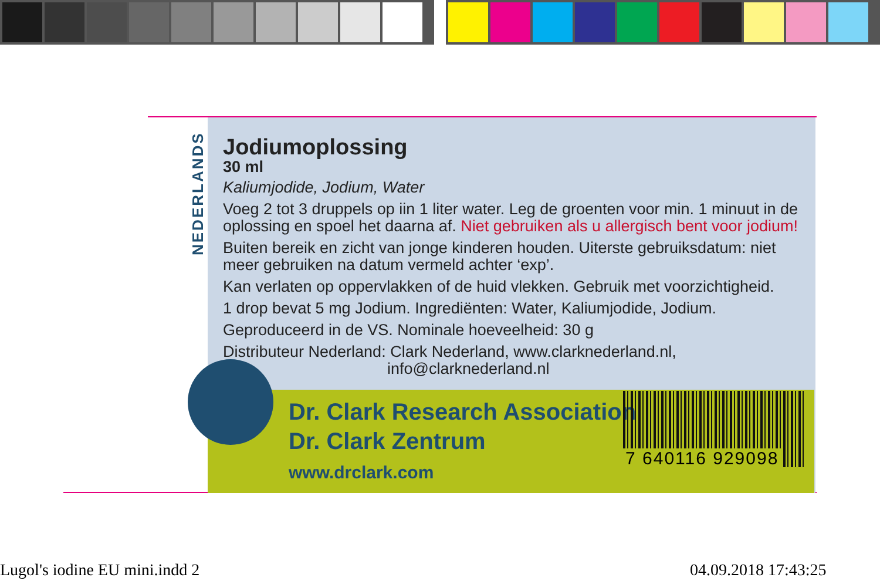NEDERLANDS
Jodiumoplossing
30 ml
Kaliumjodide, Jodium, Water
Voeg 2 tot 3 druppels op iin 1 liter water. Leg de groenten voor min. 1 minuut in de oplossing en spoel het daarna af. Niet gebruiken als u allergisch bent voor jodium!
Buiten bereik en zicht van jonge kinderen houden. Uiterste gebruiksdatum: niet meer gebruiken na datum vermeld achter ‘exp’.
Kan verlaten op oppervlakken of de huid vlekken. Gebruik met voorzichtigheid.
1 drop bevat 5 mg Jodium. Ingrediënten: Water, Kaliumjodide, Jodium.
Geproduceerd in de VS. Nominale hoeveelheid: 30 g
Distributeur Nederland: Clark Nederland, www.clarknederland.nl,
info@clarknederland.nl
Dr. Clark Research Association
Dr. Clark Zentrum
www.drclark.com
7 640116 929098
Lugol's iodine EU mini.indd 2 04.09.2018 17:43:25